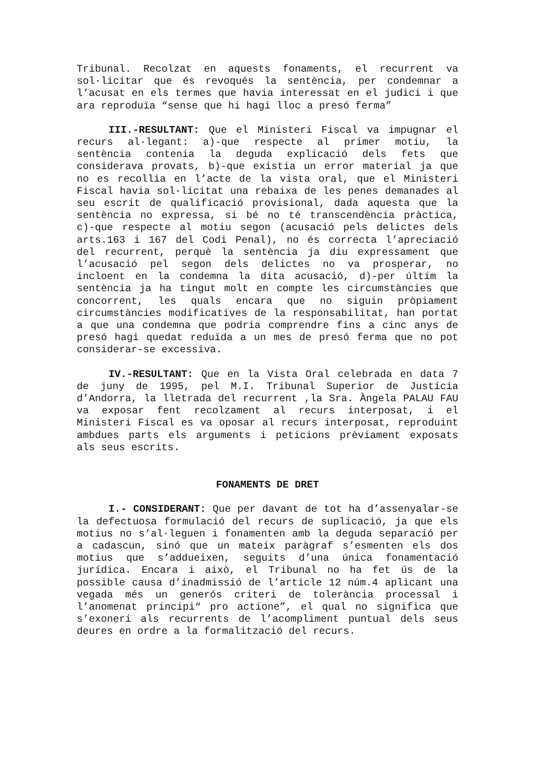Tribunal. Recolzat en aquests fonaments, el recurrent va sol·licitar que és revoqués la sentència, per condemnar a l’acusat en els termes que havia interessat en el judici i que ara reproduïa “sense que hi hagi lloc a presó ferma”
III.-RESULTANT: Que el Ministeri Fiscal va impugnar el recurs al·legant: a)-que respecte al primer motiu, la sentència contenia la deguda explicació dels fets que considerava provats, b)-que existia un error material ja que no es recollia en l’acte de la vista oral, que el Ministeri Fiscal havia sol·licitat una rebaixa de les penes demanades al seu escrit de qualificació provisional, dada aquesta que la sentència no expressa, si bé no té transcendència pràctica, c)-que respecte al motiu segon (acusació pels delictes dels arts.163 i 167 del Codi Penal), no és correcta l’apreciació del recurrent, perquè la sentència ja diu expressament que l’acusació pel segon dels delictes no va prosperar, no incloent en la condemna la dita acusació, d)-per últim la sentència ja ha tingut molt en compte les circumstàncies que concorrent, les quals encara que no siguin pròpiament circumstàncies modificatives de la responsabilitat, han portat a que una condemna que podria comprendre fins a cinc anys de presó hagi quedat reduïda a un mes de presó ferma que no pot considerar-se excessiva.
IV.-RESULTANT: Que en la Vista Oral celebrada en data 7 de juny de 1995, pel M.I. Tribunal Superior de Justícia d’Andorra, la lletrada del recurrent ,la Sra. Àngela PALAU FAU va exposar fent recolzament al recurs interposat, i el Ministeri Fiscal es va oposar al recurs interposat, reproduint ambdues parts els arguments i peticions prèviament exposats als seus escrits.
FONAMENTS DE DRET
I.- CONSIDERANT: Que per davant de tot ha d’assenyalar-se la defectuosa formulació del recurs de suplicació, ja que els motius no s’al·leguen i fonamenten amb la deguda separació per a cadascun, sinó que un mateix paràgraf s’esmenten els dos motius que s’addueixen, seguits d’una única fonamentació jurídica. Encara i això, el Tribunal no ha fet ús de la possible causa d’inadmissió de l’article 12 núm.4 aplicant una vegada més un generós criteri de tolerància processal i l’anomenat principi“ pro actione”, el qual no significa que s’exoneri als recurrents de l’acompliment puntual dels seus deures en ordre a la formalització del recurs.